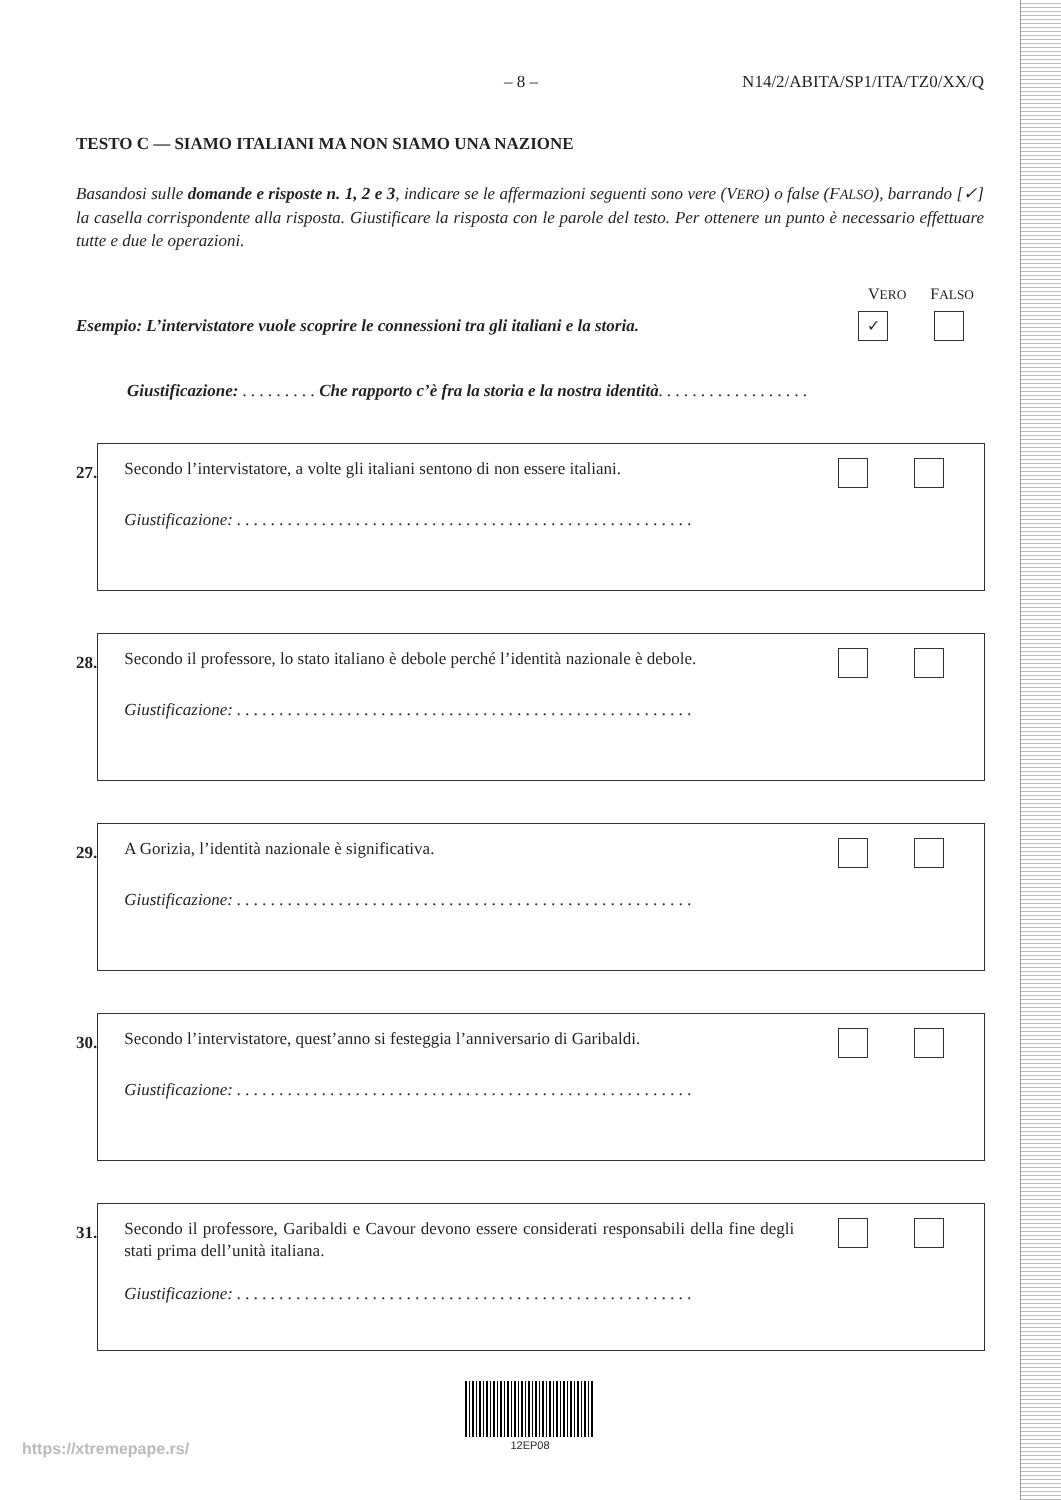– 8 – N14/2/ABITA/SP1/ITA/TZ0/XX/Q
TESTO C — SIAMO ITALIANI MA NON SIAMO UNA NAZIONE
Basandosi sulle domande e risposte n. 1, 2 e 3, indicare se le affermazioni seguenti sono vere (VERO) o false (FALSO), barrando [✓] la casella corrispondente alla risposta. Giustificare la risposta con le parole del testo. Per ottenere un punto è necessario effettuare tutte e due le operazioni.
VERO FALSO
Esempio: L’intervistatore vuole scoprire le connessioni tra gli italiani e la storia. ✓
Giustificazione: . . . . . . . . . Che rapporto c’è fra la storia e la nostra identità. . . . . . . . . . . . . . . . . .
27.
Secondo l’intervistatore, a volte gli italiani sentono di non essere italiani.
Giustificazione: . . . . . . . . . . . . . . . . . . . . . . . . . . . . . . . . . . . . . . . . . . . . . . . . . . . . . .
28.
Secondo il professore, lo stato italiano è debole perché l’identità nazionale è debole.
Giustificazione: . . . . . . . . . . . . . . . . . . . . . . . . . . . . . . . . . . . . . . . . . . . . . . . . . . . . . .
29.
A Gorizia, l’identità nazionale è significativa.
Giustificazione: . . . . . . . . . . . . . . . . . . . . . . . . . . . . . . . . . . . . . . . . . . . . . . . . . . . . . .
30.
Secondo l’intervistatore, quest’anno si festeggia l’anniversario di Garibaldi.
Giustificazione: . . . . . . . . . . . . . . . . . . . . . . . . . . . . . . . . . . . . . . . . . . . . . . . . . . . . . .
31.
Secondo il professore, Garibaldi e Cavour devono essere considerati responsabili della fine degli stati prima dell’unità italiana.
Giustificazione: . . . . . . . . . . . . . . . . . . . . . . . . . . . . . . . . . . . . . . . . . . . . . . . . . . . . . .
12EP08
https://xtremepape.rs/